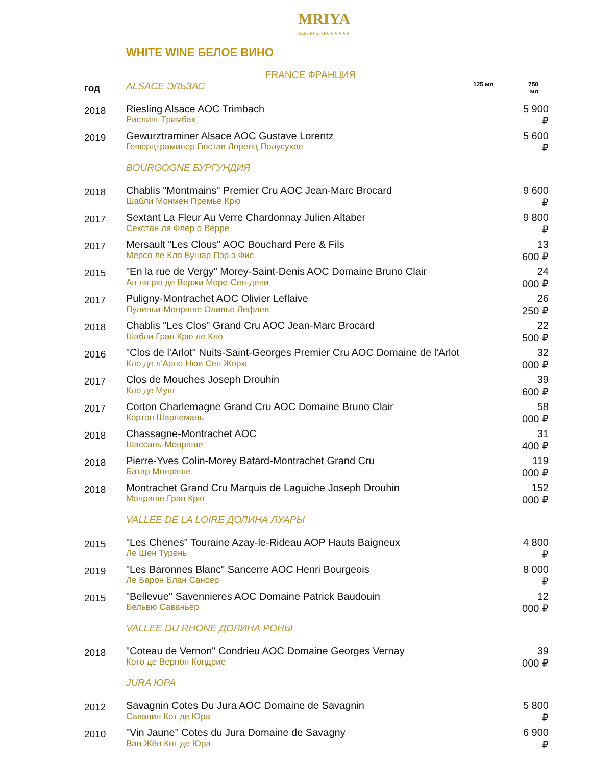MRIYA
RESORT & SPA ★★★★★
WHITE WINE БЕЛОЕ ВИНО
FRANCE ФРАНЦИЯ
| год | ALSACE ЭЛЬЗАС | 125 мл | 750 мл |
| --- | --- | --- | --- |
| 2018 | Riesling Alsace AOC Trimbach Рислинг Тримбах | | 5 900 ₽ |
| 2019 | Gewurztraminer Alsace AOC Gustave Lorentz Гевюрцтраминер Гюстав Лоренц Полусухое | | 5 600 ₽ |
| | BOURGOGNE БУРГУНДИЯ | | |
| 2018 | Chablis "Montmains" Premier Cru AOC Jean-Marc Brocard Шабли Монмен Премье Крю | | 9 600 ₽ |
| 2017 | Sextant La Fleur Au Verre Chardonnay Julien Altaber Секстан ля Флер о Верре | | 9 800 ₽ |
| 2017 | Mersault "Les Clous" AOC Bouchard Pere & Fils Мерсо ле Кло Бушар Пэр э Фис | | 13 600 ₽ |
| 2015 | "En la rue de Vergy" Morey-Saint-Denis AOC Domaine Bruno Clair Ан ля рю де Вержи Море-Сен-дени | | 24 000 ₽ |
| 2017 | Puligny-Montrachet AOC Olivier Leflaive Пулиньи-Монраше Оливье Лефлев | | 26 250 ₽ |
| 2018 | Chablis "Les Clos" Grand Cru AOC Jean-Marc Brocard Шабли Гран Крю ле Кло | | 22 500 ₽ |
| 2016 | "Clos de l'Arlot" Nuits-Saint-Georges Premier Cru AOC Domaine de l'Arlot Кло де л'Арло Нюи Сен Жорж | | 32 000 ₽ |
| 2017 | Clos de Mouches Joseph Drouhin Кло де Муш | | 39 600 ₽ |
| 2017 | Corton Charlemagne Grand Cru AOC Domaine Bruno Clair Кортон Шарлемань | | 58 000 ₽ |
| 2018 | Chassagne-Montrachet AOC Шассань-Монраше | | 31 400 ₽ |
| 2018 | Pierre-Yves Colin-Morey Batard-Montrachet Grand Cru Батар Монраше | | 119 000 ₽ |
| 2018 | Montrachet Grand Cru Marquis de Laguiche Joseph Drouhin Монраше Гран Крю | | 152 000 ₽ |
| | VALLEE DE LA LOIRE ДОЛИНА ЛУАРЫ | | |
| 2015 | "Les Chenes" Touraine Azay-le-Rideau AOP Hauts Baigneux Ле Шен Турень | | 4 800 ₽ |
| 2019 | "Les Baronnes Blanc" Sancerre AOC Henri Bourgeois Ле Барон Блан Сансер | | 8 000 ₽ |
| 2015 | "Bellevue" Savennieres AOC Domaine Patrick Baudouin Бельвю Саваньер | | 12 000 ₽ |
| | VALLEE DU RHONE ДОЛИНА РОНЫ | | |
| 2018 | "Coteau de Vernon" Condrieu AOC Domaine Georges Vernay Кото де Вернон Кондрие | | 39 000 ₽ |
| | JURA ЮРА | | |
| 2012 | Savagnin Cotes Du Jura AOC Domaine de Savagnin Саванин Кот де Юра | | 5 800 ₽ |
| 2010 | "Vin Jaune" Cotes du Jura Domaine de Savagny Ван Жён Кот де Юра | | 6 900 ₽ |